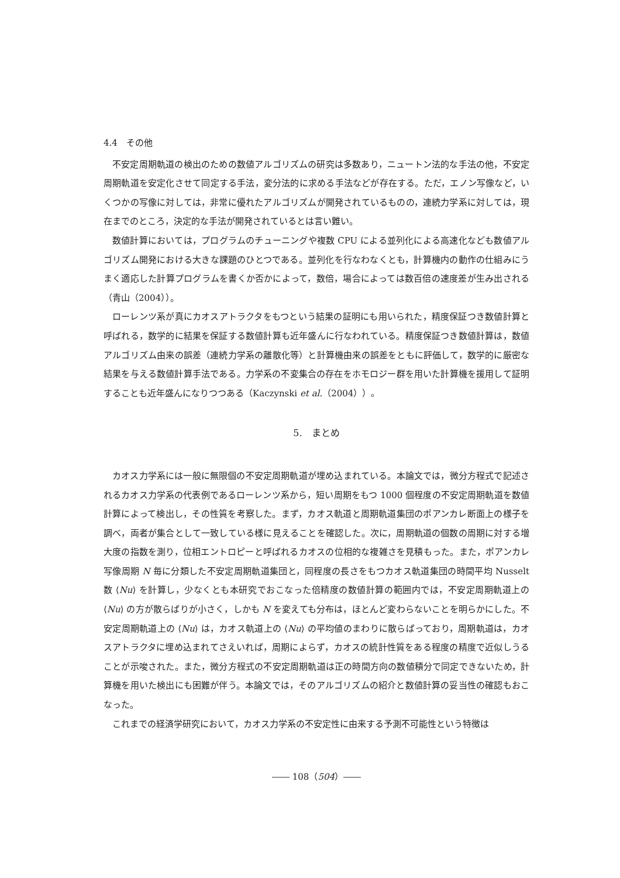4.4　その他
不安定周期軌道の検出のための数値アルゴリズムの研究は多数あり，ニュートン法的な手法の他，不安定周期軌道を安定化させて同定する手法，変分法的に求める手法などが存在する。ただ，エノン写像など，いくつかの写像に対しては，非常に優れたアルゴリズムが開発されているものの，連続力学系に対しては，現在までのところ，決定的な手法が開発されているとは言い難い。
数値計算においては，プログラムのチューニングや複数 CPU による並列化による高速化なども数値アルゴリズム開発における大きな課題のひとつである。並列化を行なわなくとも，計算機内の動作の仕組みにうまく適応した計算プログラムを書くか否かによって，数倍，場合によっては数百倍の速度差が生み出される（青山（2004））。
ローレンツ系が真にカオスアトラクタをもつという結果の証明にも用いられた，精度保証つき数値計算と呼ばれる，数学的に結果を保証する数値計算も近年盛んに行なわれている。精度保証つき数値計算は，数値アルゴリズム由来の誤差（連続力学系の離散化等）と計算機由来の誤差をともに評価して，数学的に厳密な結果を与える数値計算手法である。力学系の不変集合の存在をホモロジー群を用いた計算機を援用して証明することも近年盛んになりつつある（Kaczynski et al.（2004））。
5.　まとめ
カオス力学系には一般に無限個の不安定周期軌道が埋め込まれている。本論文では，微分方程式で記述されるカオス力学系の代表例であるローレンツ系から，短い周期をもつ 1000 個程度の不安定周期軌道を数値計算によって検出し，その性質を考察した。まず，カオス軌道と周期軌道集団のポアンカレ断面上の様子を調べ，両者が集合として一致している様に見えることを確認した。次に，周期軌道の個数の周期に対する増大度の指数を測り，位相エントロピーと呼ばれるカオスの位相的な複雑さを見積もった。また，ポアンカレ写像周期 N 毎に分類した不安定周期軌道集団と，同程度の長さをもつカオス軌道集団の時間平均 Nusselt 数 ⟨Nu⟩ を計算し，少なくとも本研究でおこなった倍精度の数値計算の範囲内では，不安定周期軌道上の ⟨Nu⟩ の方が散らばりが小さく，しかも N を変えても分布は，ほとんど変わらないことを明らかにした。不安定周期軌道上の ⟨Nu⟩ は，カオス軌道上の ⟨Nu⟩ の平均値のまわりに散らばっており，周期軌道は，カオスアトラクタに埋め込まれてさえいれば，周期によらず，カオスの統計性質をある程度の精度で近似しうることが示唆された。また，微分方程式の不安定周期軌道は正の時間方向の数値積分で同定できないため，計算機を用いた検出にも困難が伴う。本論文では，そのアルゴリズムの紹介と数値計算の妥当性の確認もおこなった。
これまでの経済学研究において，カオス力学系の不安定性に由来する予測不可能性という特徴は
―― 108（504）――